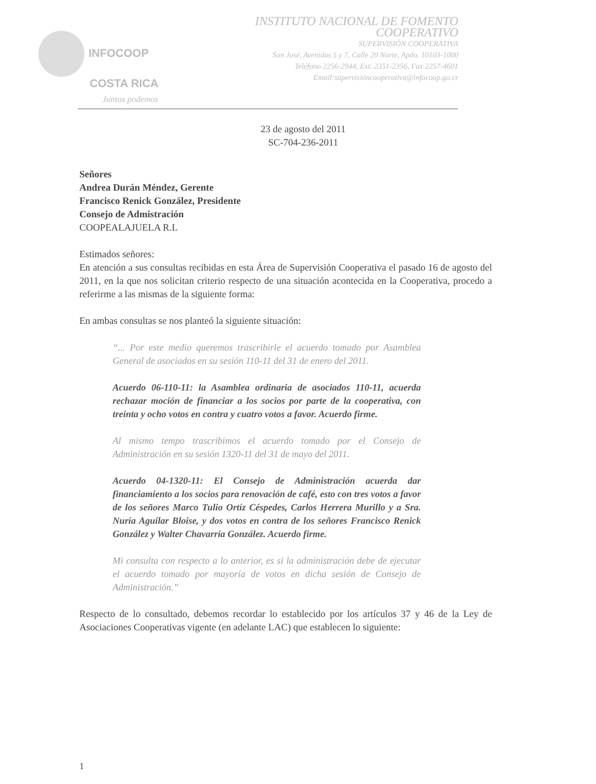INFOCOOP
COSTA RICA
Juntos podemos
INSTITUTO NACIONAL DE FOMENTO COOPERATIVO
SUPERVISIÓN COOPERATIVA
San José, Avenidas 5 y 7, Calle 20 Norte, Apdo. 10103-1000
Teléfono 2256-2944, Ext. 2351-2356, Fax 2257-4601
Email:supervisióncooperativa@infocoop.go.cr
23 de agosto del 2011
SC-704-236-2011
Señores
Andrea Durán Méndez, Gerente
Francisco Renick González, Presidente
Consejo de Admistración
COOPEALAJUELA R.L
Estimados señores:
En atención a sus consultas recibidas en esta Área de Supervisión Cooperativa el pasado 16 de agosto del 2011, en la que nos solicitan criterio respecto de una situación acontecida en la Cooperativa, procedo a referirme a las mismas de la siguiente forma:
En ambas consultas se nos planteó la siguiente situación:
“... Por este medio queremos trascribirle el acuerdo tomado por Asamblea General de asociados en su sesión 110-11 del 31 de enero del 2011.
Acuerdo 06-110-11: la Asamblea ordinaria de asociados 110-11, acuerda rechazar moción de financiar a los socios por parte de la cooperativa, con treinta y ocho votos en contra y cuatro votos a favor. Acuerdo firme.
Al mismo tempo trascribimos el acuerdo tomado por el Consejo de Administración en su sesión 1320-11 del 31 de mayo del 2011.
Acuerdo 04-1320-11: El Consejo de Administración acuerda dar financiamiento a los socios para renovación de café, esto con tres votos a favor de los señores Marco Tulio Ortíz Céspedes, Carlos Herrera Murillo y a Sra. Nuria Aguilar Bloise, y dos votos en contra de los señores Francisco Renick González y Walter Chavarría González. Acuerdo firme.
Mi consulta con respecto a lo anterior, es si la administración debe de ejecutar el acuerdo tomado por mayoría de votos en dicha sesión de Consejo de Administración.”
Respecto de lo consultado, debemos recordar lo establecido por los artículos 37 y 46 de la Ley de Asociaciones Cooperativas vigente (en adelante LAC) que establecen lo siguiente:
1